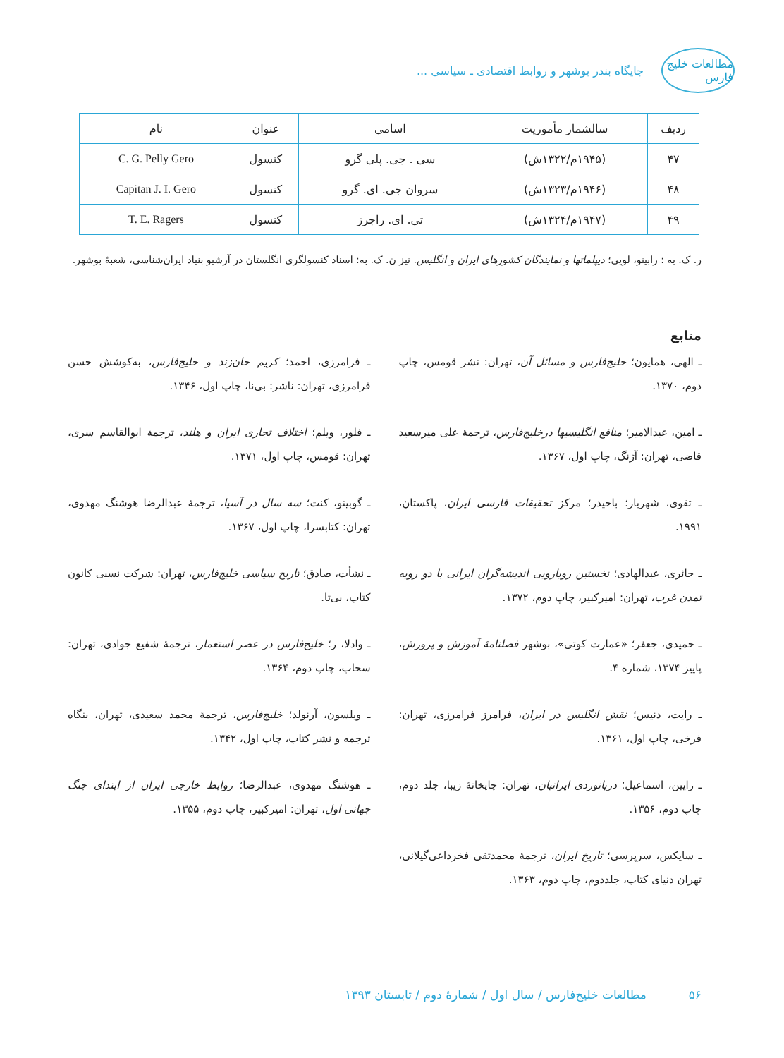مطالعات خلیج فارس
جایگاه بندر بوشهر و روابط اقتصادی ـ سیاسی ...
| ردیف | سالشمار مأموریت | اسامی | عنوان | نام |
| --- | --- | --- | --- | --- |
| ۴۷ | (۱۹۴۵م/۱۳۲۲ش) | سی . جی. پلی گرو | کنسول | C. G. Pelly Gero |
| ۴۸ | (۱۹۴۶م/۱۳۲۳ش) | سروان جی. ای. گرو | کنسول | Capitan J. I. Gero |
| ۴۹ | (۱۹۴۷م/۱۳۲۴ش) | تی. ای. راجرز | کنسول | T. E. Ragers |
ر. ک. به : رابینو، لویی؛ دیپلماتها و نمایندگان کشورهای ایران و انگلیس. نیز ن. ک. به: اسناد کنسولگری انگلستان در آرشیو بنیاد ایران‌شناسی، شعبهٔ بوشهر.
منابع
ـ الهی، همایون؛ خلیج‌فارس و مسائل آن، تهران: نشر قومس، چاپ دوم، ۱۳۷۰.
ـ فرامرزی، احمد؛ کریم خان‌زند و خلیج‌فارس، به‌کوشش حسن فرامرزی، تهران: ناشر: بی‌نا، چاپ اول، ۱۳۴۶.
ـ امین، عبدالامیر؛ منافع انگلیسیها درخلیج‌فارس، ترجمهٔ علی میرسعید قاضی، تهران: آژنگ، چاپ اول، ۱۳۶۷.
ـ فلور، ویلم؛ اختلاف تجاری ایران و هلند، ترجمهٔ ابوالقاسم سری، تهران: قومس، چاپ اول، ۱۳۷۱.
ـ تقوی، شهریار؛ باحیدر؛ مرکز تحقیقات فارسی ایران، پاکستان، ۱۹۹۱.
ـ گوبینو، کنت؛ سه سال در آسیا، ترجمهٔ عبدالرضا هوشنگ مهدوی، تهران: کتابسرا، چاپ اول، ۱۳۶۷.
ـ حائری، عبدالهادی؛ نخستین رویارویی اندیشه‌گران ایرانی با دو رویه تمدن غرب، تهران: امیرکبیر، چاپ دوم، ۱۳۷۲.
ـ نشأت، صادق؛ تاریخ سیاسی خلیج‌فارس، تهران: شرکت نسبی کانون کتاب، بی‌تا.
ـ حمیدی، جعفر؛ «عمارت کوتی»، بوشهر فصلنامهٔ آموزش و پرورش، پاییز ۱۳۷۴، شماره ۴.
ـ وادلا، ر؛ خلیج‌فارس در عصر استعمار، ترجمهٔ شفیع جوادی، تهران: سحاب، چاپ دوم، ۱۳۶۴.
ـ رایت، دنیس؛ نقش انگلیس در ایران، فرامرز فرامرزی، تهران: فرخی، چاپ اول، ۱۳۶۱.
ـ ویلسون، آرنولد؛ خلیج‌فارس، ترجمهٔ محمد سعیدی، تهران، بنگاه ترجمه و نشر کتاب، چاپ اول، ۱۳۴۲.
ـ رایین، اسماعیل؛ دریانوردی ایرانیان، تهران: چاپخانهٔ زیبا، جلد دوم، چاپ دوم، ۱۳۵۶.
ـ هوشنگ مهدوی، عبدالرضا؛ روابط خارجی ایران از ابتدای جنگ جهانی اول، تهران: امیرکبیر، چاپ دوم، ۱۳۵۵.
ـ سایکس، سرپرسی؛ تاریخ ایران، ترجمهٔ محمدتقی فخرداعی‌گیلانی، تهران دنیای کتاب، جلددوم، چاپ دوم، ۱۳۶۳.
۵۶ مطالعات خلیج‌فارس / سال اول / شمارهٔ دوم / تابستان ۱۳۹۳